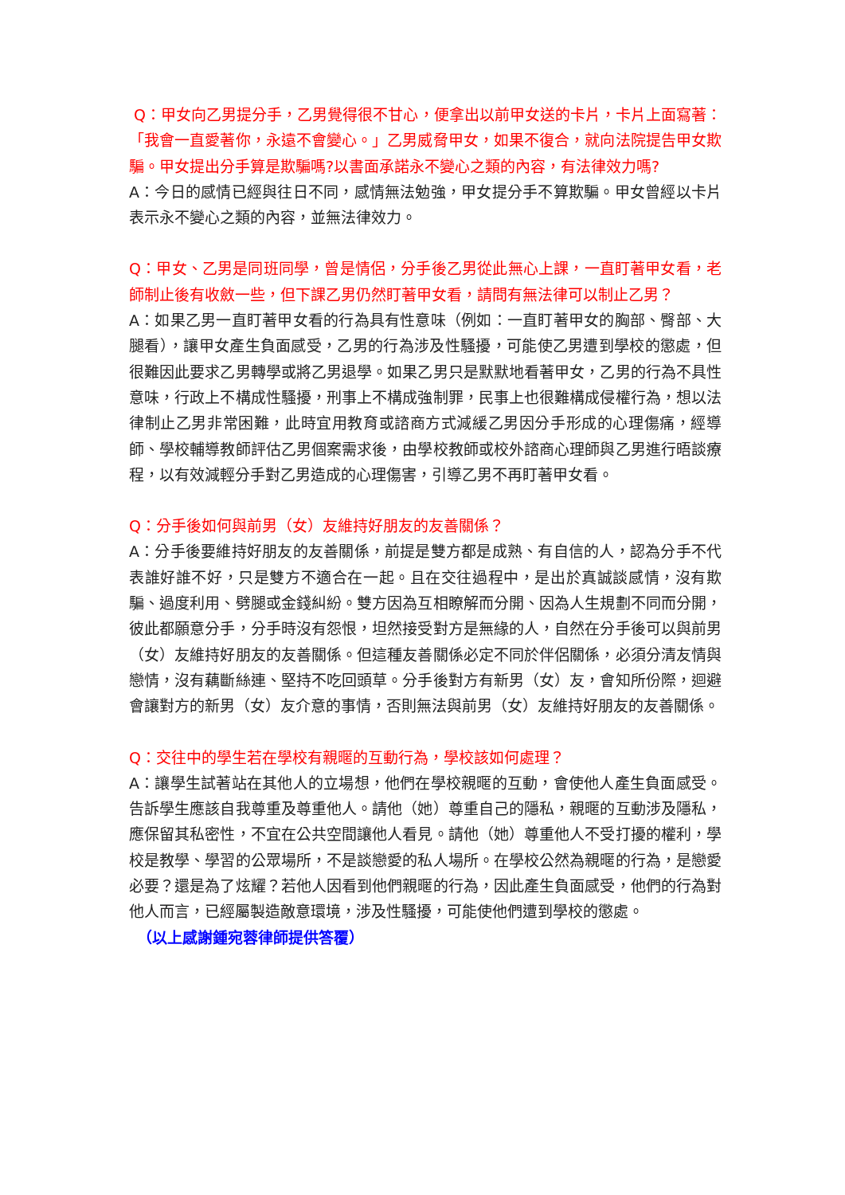Q：甲女向乙男提分手，乙男覺得很不甘心，便拿出以前甲女送的卡片，卡片上面寫著：「我會一直愛著你，永遠不會變心。」乙男威脅甲女，如果不復合，就向法院提告甲女欺騙。甲女提出分手算是欺騙嗎?以書面承諾永不變心之類的內容，有法律效力嗎?
A：今日的感情已經與往日不同，感情無法勉強，甲女提分手不算欺騙。甲女曾經以卡片表示永不變心之類的內容，並無法律效力。
Q：甲女、乙男是同班同學，曾是情侶，分手後乙男從此無心上課，一直盯著甲女看，老師制止後有收斂一些，但下課乙男仍然盯著甲女看，請問有無法律可以制止乙男？
A：如果乙男一直盯著甲女看的行為具有性意味（例如：一直盯著甲女的胸部、臀部、大腿看），讓甲女產生負面感受，乙男的行為涉及性騷擾，可能使乙男遭到學校的懲處，但很難因此要求乙男轉學或將乙男退學。如果乙男只是默默地看著甲女，乙男的行為不具性意味，行政上不構成性騷擾，刑事上不構成強制罪，民事上也很難構成侵權行為，想以法律制止乙男非常困難，此時宜用教育或諮商方式減緩乙男因分手形成的心理傷痛，經導師、學校輔導教師評估乙男個案需求後，由學校教師或校外諮商心理師與乙男進行晤談療程，以有效減輕分手對乙男造成的心理傷害，引導乙男不再盯著甲女看。
Q：分手後如何與前男（女）友維持好朋友的友善關係？
A：分手後要維持好朋友的友善關係，前提是雙方都是成熟、有自信的人，認為分手不代表誰好誰不好，只是雙方不適合在一起。且在交往過程中，是出於真誠談感情，沒有欺騙、過度利用、劈腿或金錢糾紛。雙方因為互相瞭解而分開、因為人生規劃不同而分開，彼此都願意分手，分手時沒有怨恨，坦然接受對方是無緣的人，自然在分手後可以與前男（女）友維持好朋友的友善關係。但這種友善關係必定不同於伴侶關係，必須分清友情與戀情，沒有藕斷絲連、堅持不吃回頭草。分手後對方有新男（女）友，會知所份際，迴避會讓對方的新男（女）友介意的事情，否則無法與前男（女）友維持好朋友的友善關係。
Q：交往中的學生若在學校有親暱的互動行為，學校該如何處理？
A：讓學生試著站在其他人的立場想，他們在學校親暱的互動，會使他人產生負面感受。告訴學生應該自我尊重及尊重他人。請他（她）尊重自己的隱私，親暱的互動涉及隱私，應保留其私密性，不宜在公共空間讓他人看見。請他（她）尊重他人不受打擾的權利，學校是教學、學習的公眾場所，不是談戀愛的私人場所。在學校公然為親暱的行為，是戀愛必要？還是為了炫耀？若他人因看到他們親暱的行為，因此產生負面感受，他們的行為對他人而言，已經屬製造敵意環境，涉及性騷擾，可能使他們遭到學校的懲處。
（以上感謝鍾宛蓉律師提供答覆）